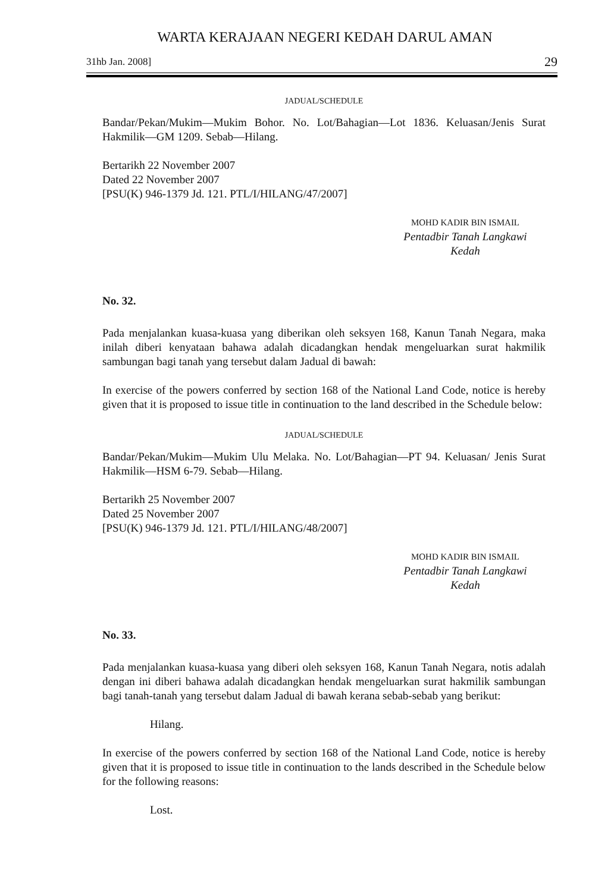WARTA KERAJAAN NEGERI KEDAH DARUL AMAN
31hb Jan. 2008] 29
JADUAL/SCHEDULE
Bandar/Pekan/Mukim—Mukim Bohor. No. Lot/Bahagian—Lot 1836. Keluasan/Jenis Surat Hakmilik—GM 1209. Sebab—Hilang.
Bertarikh 22 November 2007
Dated 22 November 2007
[PSU(K) 946-1379 Jd. 121. PTL/I/HILANG/47/2007]
MOHD KADIR BIN ISMAIL
Pentadbir Tanah Langkawi
Kedah
No. 32.
Pada menjalankan kuasa-kuasa yang diberikan oleh seksyen 168, Kanun Tanah Negara, maka inilah diberi kenyataan bahawa adalah dicadangkan hendak mengeluarkan surat hakmilik sambungan bagi tanah yang tersebut dalam Jadual di bawah:
In exercise of the powers conferred by section 168 of the National Land Code, notice is hereby given that it is proposed to issue title in continuation to the land described in the Schedule below:
JADUAL/SCHEDULE
Bandar/Pekan/Mukim—Mukim Ulu Melaka. No. Lot/Bahagian—PT 94. Keluasan/ Jenis Surat Hakmilik—HSM 6-79. Sebab—Hilang.
Bertarikh 25 November 2007
Dated 25 November 2007
[PSU(K) 946-1379 Jd. 121. PTL/I/HILANG/48/2007]
MOHD KADIR BIN ISMAIL
Pentadbir Tanah Langkawi
Kedah
No. 33.
Pada menjalankan kuasa-kuasa yang diberi oleh seksyen 168, Kanun Tanah Negara, notis adalah dengan ini diberi bahawa adalah dicadangkan hendak mengeluarkan surat hakmilik sambungan bagi tanah-tanah yang tersebut dalam Jadual di bawah kerana sebab-sebab yang berikut:
Hilang.
In exercise of the powers conferred by section 168 of the National Land Code, notice is hereby given that it is proposed to issue title in continuation to the lands described in the Schedule below for the following reasons:
Lost.